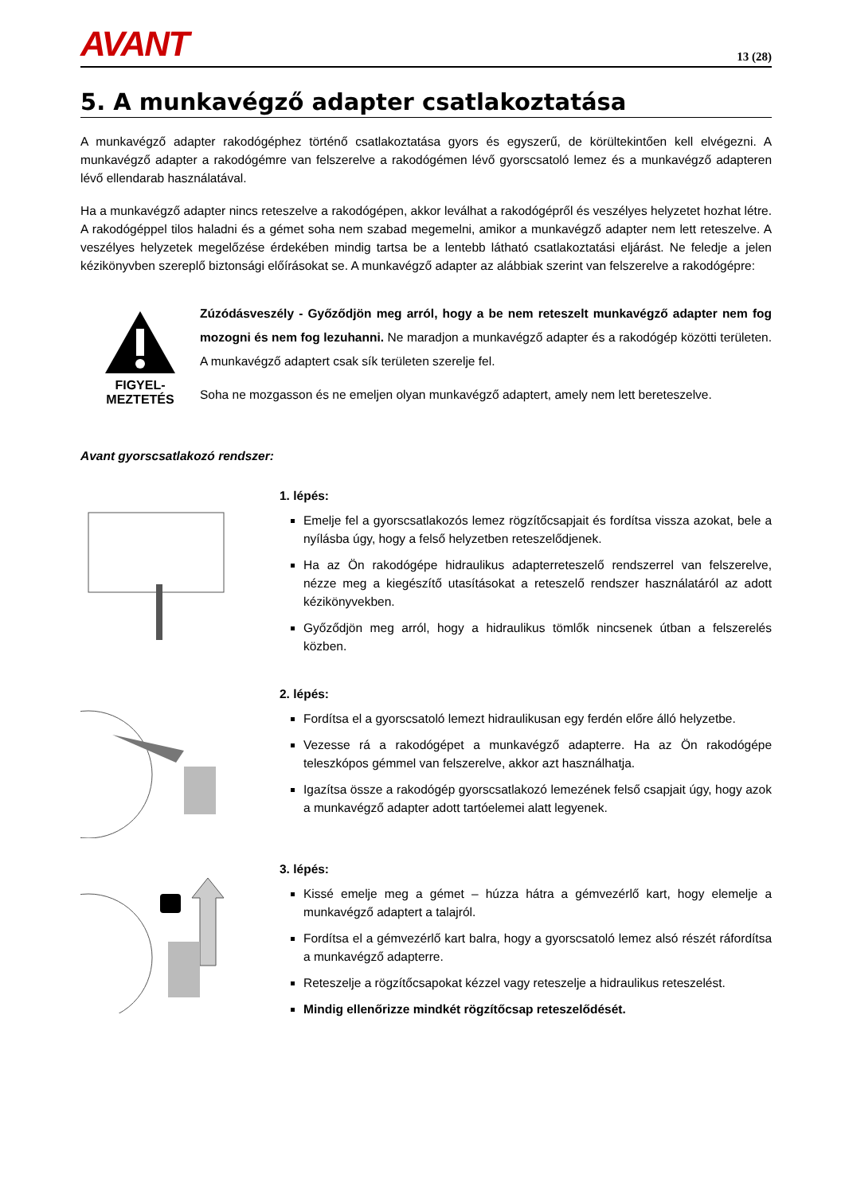AVANT
13 (28)
5. A munkavégző adapter csatlakoztatása
A munkavégző adapter rakodógéphez történő csatlakoztatása gyors és egyszerű, de körültekintően kell elvégezni. A munkavégző adapter a rakodógémre van felszerelve a rakodógémen lévő gyorscsatoló lemez és a munkavégző adapteren lévő ellendarab használatával.
Ha a munkavégző adapter nincs reteszelve a rakodógépen, akkor leválhat a rakodógépről és veszélyes helyzetet hozhat létre. A rakodógéppel tilos haladni és a gémet soha nem szabad megemelni, amikor a munkavégző adapter nem lett reteszelve. A veszélyes helyzetek megelőzése érdekében mindig tartsa be a lentebb látható csatlakoztatási eljárást. Ne feledje a jelen kézikönyvben szereplő biztonsági előírásokat se. A munkavégző adapter az alábbiak szerint van felszerelve a rakodógépre:
FIGYEL-
MEZTETÉS
Zúzódásveszély - Győződjön meg arról, hogy a be nem reteszelt munkavégző adapter nem fog mozogni és nem fog lezuhanni. Ne maradjon a munkavégző adapter és a rakodógép közötti területen. A munkavégző adaptert csak sík területen szerelje fel.
Soha ne mozgasson és ne emeljen olyan munkavégző adaptert, amely nem lett bereteszelve.
Avant gyorscsatlakozó rendszer:
1. lépés:
Emelje fel a gyorscsatlakozós lemez rögzítőcsapjait és fordítsa vissza azokat, bele a nyílásba úgy, hogy a felső helyzetben reteszelődjenek.
Ha az Ön rakodógépe hidraulikus adapterreteszelő rendszerrel van felszerelve, nézze meg a kiegészítő utasításokat a reteszelő rendszer használatáról az adott kézikönyvekben.
Győződjön meg arról, hogy a hidraulikus tömlők nincsenek útban a felszerelés közben.
2. lépés:
Fordítsa el a gyorscsatoló lemezt hidraulikusan egy ferdén előre álló helyzetbe.
Vezesse rá a rakodógépet a munkavégző adapterre. Ha az Ön rakodógépe teleszkópos gémmel van felszerelve, akkor azt használhatja.
Igazítsa össze a rakodógép gyorscsatlakozó lemezének felső csapjait úgy, hogy azok a munkavégző adapter adott tartóelemei alatt legyenek.
3. lépés:
Kissé emelje meg a gémet – húzza hátra a gémvezérlő kart, hogy elemelje a munkavégző adaptert a talajról.
Fordítsa el a gémvezérlő kart balra, hogy a gyorscsatoló lemez alsó részét ráfordítsa a munkavégző adapterre.
Reteszelje a rögzítőcsapokat kézzel vagy reteszelje a hidraulikus reteszelést.
Mindig ellenőrizze mindkét rögzítőcsap reteszelődését.